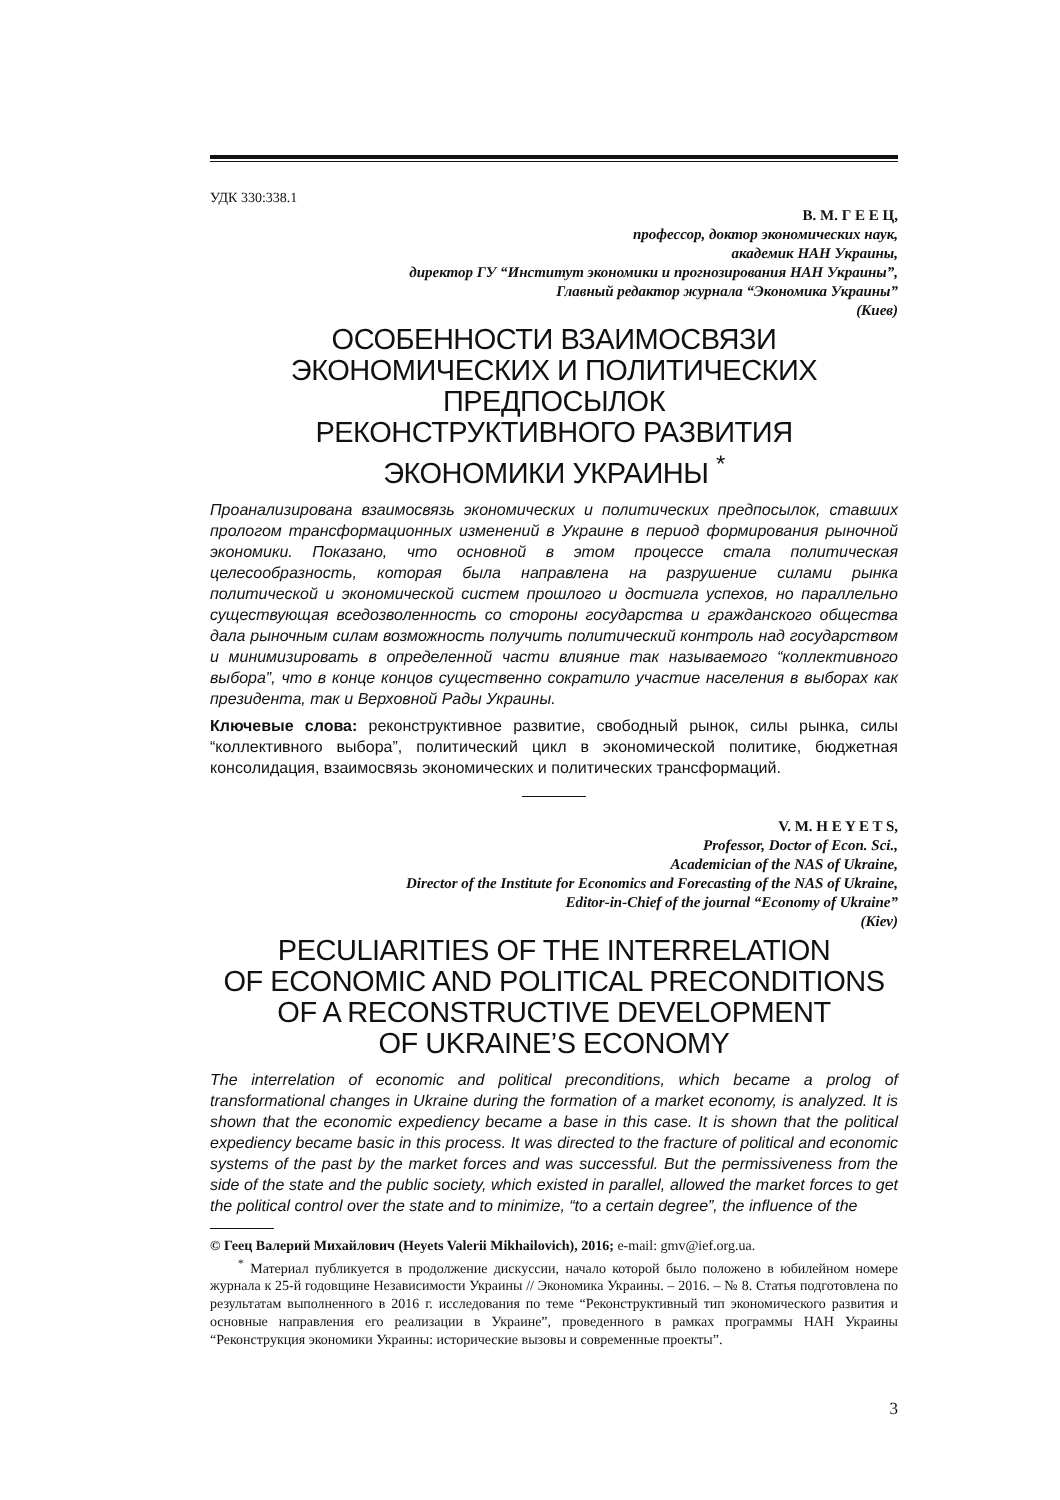УДК 330:338.1
В. М. Г Е Е Ц,
профессор, доктор экономических наук,
академик НАН Украины,
директор ГУ “Институт экономики и прогнозирования НАН Украины”,
Главный редактор журнала “Экономика Украины”
(Киев)
ОСОБЕННОСТИ ВЗАИМОСВЯЗИ
ЭКОНОМИЧЕСКИХ И ПОЛИТИЧЕСКИХ ПРЕДПОСЫЛОК
РЕКОНСТРУКТИВНОГО РАЗВИТИЯ
ЭКОНОМИКИ УКРАИНЫ <sup>*</sup>
Проанализирована взаимосвязь экономических и политических предпосылок, ставших прологом трансформационных изменений в Украине в период формирования рыночной экономики. Показано, что основной в этом процессе стала политическая целесообразность, которая была направлена на разрушение силами рынка политической и экономической систем прошлого и достигла успехов, но параллельно существующая вседозволенность со стороны государства и гражданского общества дала рыночным силам возможность получить политический контроль над государством и минимизировать в определенной части влияние так называемого “коллективного выбора”, что в конце концов существенно сократило участие населения в выборах как президента, так и Верховной Рады Украины.
Ключевые слова: реконструктивное развитие, свободный рынок, силы рынка, силы “коллективного выбора”, политический цикл в экономической политике, бюджетная консолидация, взаимосвязь экономических и политических трансформаций.
V. M. H E Y E T S,
Professor, Doctor of Econ. Sci.,
Academician of the NAS of Ukraine,
Director of the Institute for Economics and Forecasting of the NAS of Ukraine,
Editor-in-Chief of the journal “Economy of Ukraine”
(Kiev)
PECULIARITIES OF THE INTERRELATION
OF ECONOMIC AND POLITICAL PRECONDITIONS
OF A RECONSTRUCTIVE DEVELOPMENT
OF UKRAINE’S ECONOMY
The interrelation of economic and political preconditions, which became a prolog of transformational changes in Ukraine during the formation of a market economy, is analyzed. It is shown that the economic expediency became a base in this case. It is shown that the political expediency became basic in this process. It was directed to the fracture of political and economic systems of the past by the market forces and was successful. But the permissiveness from the side of the state and the public society, which existed in parallel, allowed the market forces to get the political control over the state and to minimize, “to a certain degree”, the influence of the
© Геец Валерий Михайлович (Heyets Valerii Mikhailovich), 2016; e-mail: gmv@ief.org.ua.
<sup>*</sup> Материал публикуется в продолжение дискуссии, начало которой было положено в юбилейном номере журнала к 25-й годовщине Независимости Украины // Экономика Украины. – 2016. – № 8. Статья подготовлена по результатам выполненного в 2016 г. исследования по теме “Реконструктивный тип экономического развития и основные направления его реализации в Украине”, проведенного в рамках программы НАН Украины “Реконструкция экономики Украины: исторические вызовы и современные проекты”.
3